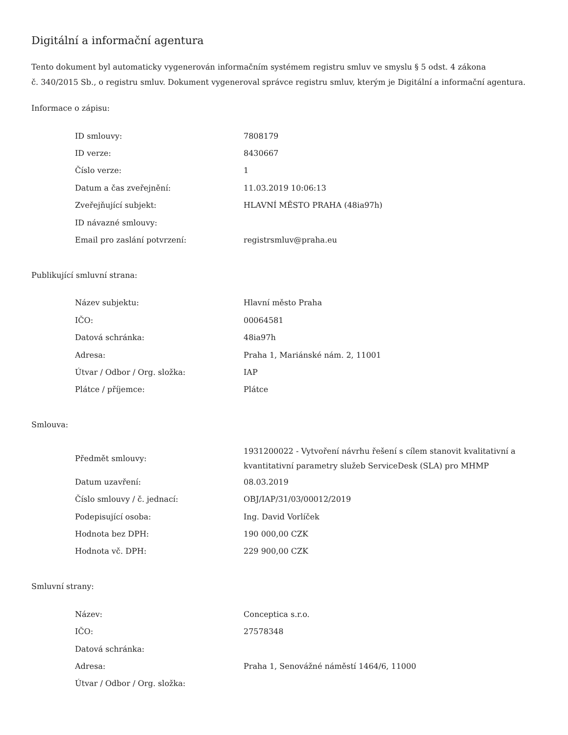Digitální a informační agentura
Tento dokument byl automaticky vygenerován informačním systémem registru smluv ve smyslu § 5 odst. 4 zákona
č. 340/2015 Sb., o registru smluv. Dokument vygeneroval správce registru smluv, kterým je Digitální a informační agentura.
Informace o zápisu:
| ID smlouvy: | 7808179 |
| ID verze: | 8430667 |
| Číslo verze: | 1 |
| Datum a čas zveřejnění: | 11.03.2019 10:06:13 |
| Zveřejňující subjekt: | HLAVNÍ MĚSTO PRAHA (48ia97h) |
| ID návazné smlouvy: | |
| Email pro zaslání potvrzení: | registrsmluv@praha.eu |
Publikující smluvní strana:
| Název subjektu: | Hlavní město Praha |
| IČO: | 00064581 |
| Datová schránka: | 48ia97h |
| Adresa: | Praha 1, Mariánské nám. 2, 11001 |
| Útvar / Odbor / Org. složka: | IAP |
| Plátce / příjemce: | Plátce |
Smlouva:
| Předmět smlouvy: | 1931200022 - Vytvoření návrhu řešení s cílem stanovit kvalitativní a kvantitativní parametry služeb ServiceDesk (SLA) pro MHMP |
| Datum uzavření: | 08.03.2019 |
| Číslo smlouvy / č. jednací: | OBJ/IAP/31/03/00012/2019 |
| Podepisující osoba: | Ing. David Vorlíček |
| Hodnota bez DPH: | 190 000,00 CZK |
| Hodnota vč. DPH: | 229 900,00 CZK |
Smluvní strany:
| Název: | Conceptica s.r.o. |
| IČO: | 27578348 |
| Datová schránka: | |
| Adresa: | Praha 1, Senovážné náměstí 1464/6, 11000 |
| Útvar / Odbor / Org. složka: | |